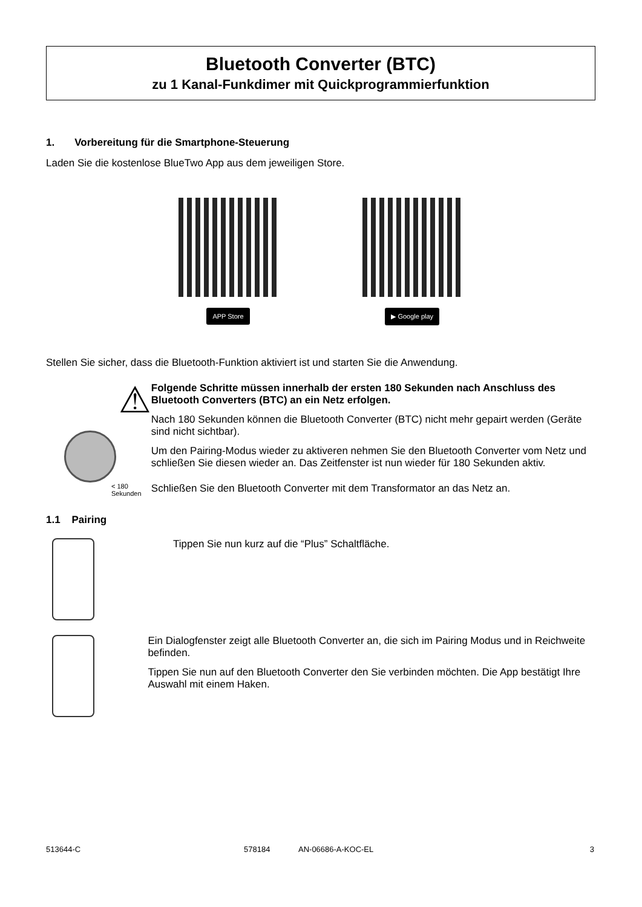Bluetooth Converter (BTC)
zu 1 Kanal-Funkdimer mit Quickprogrammierfunktion
1. Vorbereitung für die Smartphone-Steuerung
Laden Sie die kostenlose BlueTwo App aus dem jeweiligen Store.
APP Store ▶ Google play
Stellen Sie sicher, dass die Bluetooth-Funktion aktiviert ist und starten Sie die Anwendung.
⚠
< 180 Sekunden
Folgende Schritte müssen innerhalb der ersten 180 Sekunden nach Anschluss des Bluetooth Converters (BTC) an ein Netz erfolgen.
Nach 180 Sekunden können die Bluetooth Converter (BTC) nicht mehr gepairt werden (Geräte sind nicht sichtbar).
Um den Pairing-Modus wieder zu aktiveren nehmen Sie den Bluetooth Converter vom Netz und schließen Sie diesen wieder an. Das Zeitfenster ist nun wieder für 180 Sekunden aktiv.
Schließen Sie den Bluetooth Converter mit dem Transformator an das Netz an.
1.1 Pairing
Tippen Sie nun kurz auf die “Plus” Schaltfläche.
Ein Dialogfenster zeigt alle Bluetooth Converter an, die sich im Pairing Modus und in Reichweite befinden.
Tippen Sie nun auf den Bluetooth Converter den Sie verbinden möchten. Die App bestätigt Ihre Auswahl mit einem Haken.
513644-C 578184 AN-06686-A-KOC-EL 3